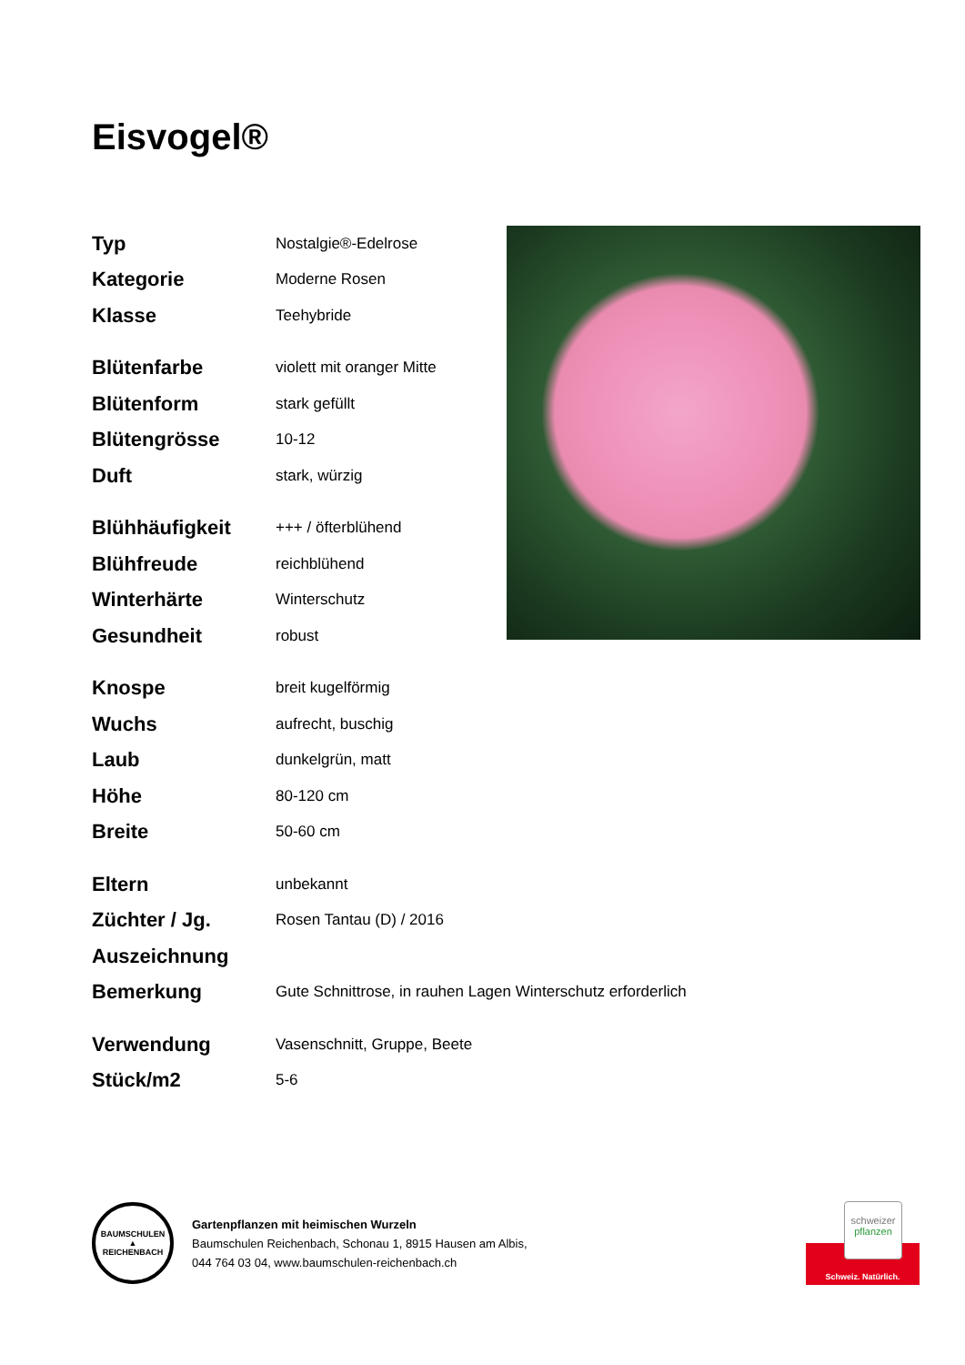Eisvogel®
| Typ | Nostalgie®-Edelrose |
| Kategorie | Moderne Rosen |
| Klasse | Teehybride |
| Blütenfarbe | violett mit oranger Mitte |
| Blütenform | stark gefüllt |
| Blütengrösse | 10-12 |
| Duft | stark, würzig |
| Blühhäufigkeit | +++ / öfterblühend |
| Blühfreude | reichblühend |
| Winterhärte | Winterschutz |
| Gesundheit | robust |
| Knospe | breit kugelförmig |
| Wuchs | aufrecht, buschig |
| Laub | dunkelgrün, matt |
| Höhe | 80-120 cm |
| Breite | 50-60 cm |
| Eltern | unbekannt |
| Züchter / Jg. | Rosen Tantau (D) / 2016 |
| Auszeichnung | |
| Bemerkung | Gute Schnittrose, in rauhen Lagen Winterschutz erforderlich |
| Verwendung | Vasenschnitt, Gruppe, Beete |
| Stück/m2 | 5-6 |
BAUMSCHULEN
▲
REICHENBACH
Gartenpflanzen mit heimischen Wurzeln
Baumschulen Reichenbach, Schonau 1, 8915 Hausen am Albis,
044 764 03 04, www.baumschulen-reichenbach.ch
schweizer
pflanzen
Schweiz. Natürlich.